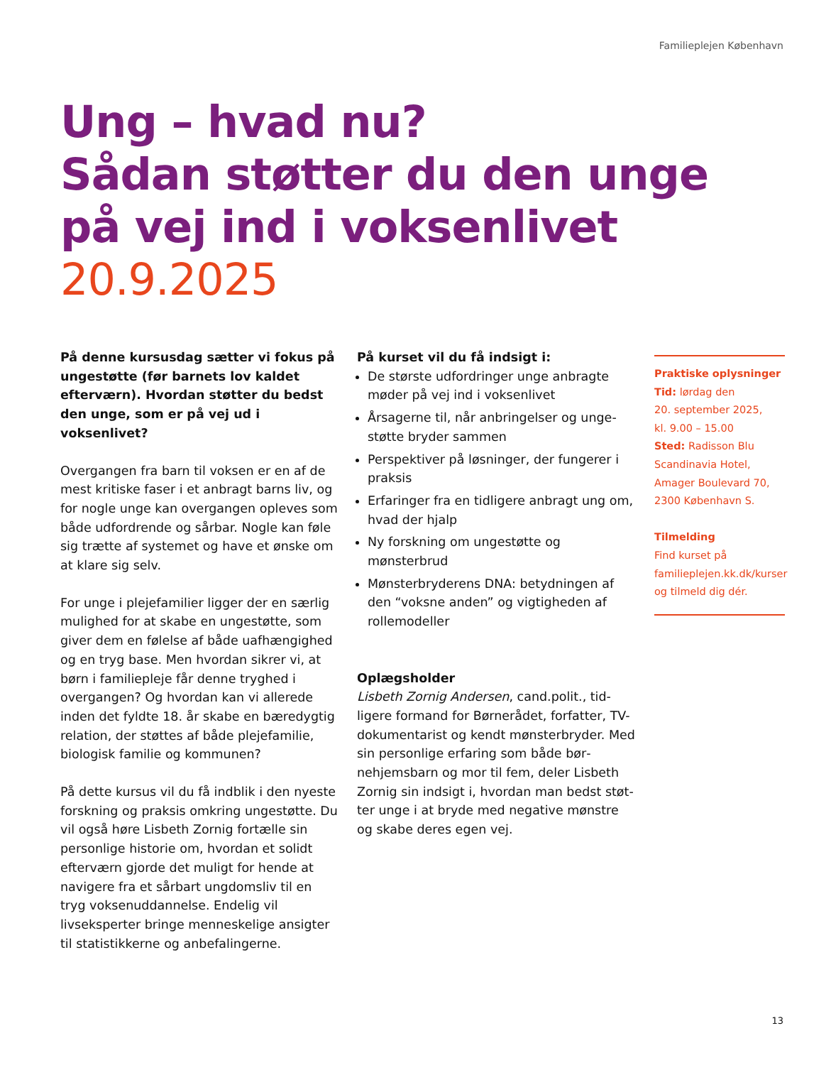Familieplejen København
Ung – hvad nu?
Sådan støtter du den unge
på vej ind i voksenlivet
20.9.2025
På denne kursusdag sætter vi fokus på ungestøtte (før barnets lov kaldet efter­værn). Hvordan støtter du bedst den unge, som er på vej ud i voksenlivet?
Overgangen fra barn til voksen er en af de mest kritiske faser i et anbragt barns liv, og for nogle unge kan overgangen opleves som både udfordrende og sårbar. Nogle kan føle sig trætte af systemet og have et ønske om at klare sig selv.
For unge i plejefamilier ligger der en særlig mulighed for at skabe en ungestøtte, som giver dem en følelse af både uafhængig­hed og en tryg base. Men hvordan sikrer vi, at børn i familiepleje får denne tryghed i overgangen? Og hvordan kan vi allerede inden det fyldte 18. år skabe en bæredygtig relation, der støttes af både plejefamilie, bio­logisk familie og kommunen?
På dette kursus vil du få indblik i den nyeste forskning og praksis omkring ungestøtte. Du vil også høre Lisbeth Zornig fortælle sin personlige historie om, hvordan et solidt efterværn gjorde det muligt for hende at navigere fra et sårbart ungdomsliv til en tryg voksenuddannelse. Endelig vil livseksperter bringe menneskelige ansigter til statistik­kerne og anbefalingerne.
På kurset vil du få indsigt i:
De største udfordringer unge anbragte møder på vej ind i voksenlivet
Årsagerne til, når anbringelser og unge­støtte bryder sammen
Perspektiver på løsninger, der fungerer i praksis
Erfaringer fra en tidligere anbragt ung om, hvad der hjalp
Ny forskning om ungestøtte og mønsterbrud
Mønsterbryderens DNA: betydningen af den “voksne anden” og vigtigheden af rollemodeller
Oplægsholder
Lisbeth Zornig Andersen, cand.polit., tid­ligere formand for Børnerådet, forfatter, TV-dokumentarist og kendt mønsterbryder. Med sin personlige erfaring som både bør­nehjemsbarn og mor til fem, deler Lisbeth Zornig sin indsigt i, hvordan man bedst støt­ter unge i at bryde med negative mønstre og skabe deres egen vej.
Praktiske oplysninger
Tid: lørdag den
20. september 2025,
kl. 9.00 – 15.00
Sted: Radisson Blu Scandinavia Hotel, Amager Boulevard 70, 2300 København S.
Tilmelding
Find kurset på familieplejen.kk.dk/kurser og tilmeld dig dér.
13